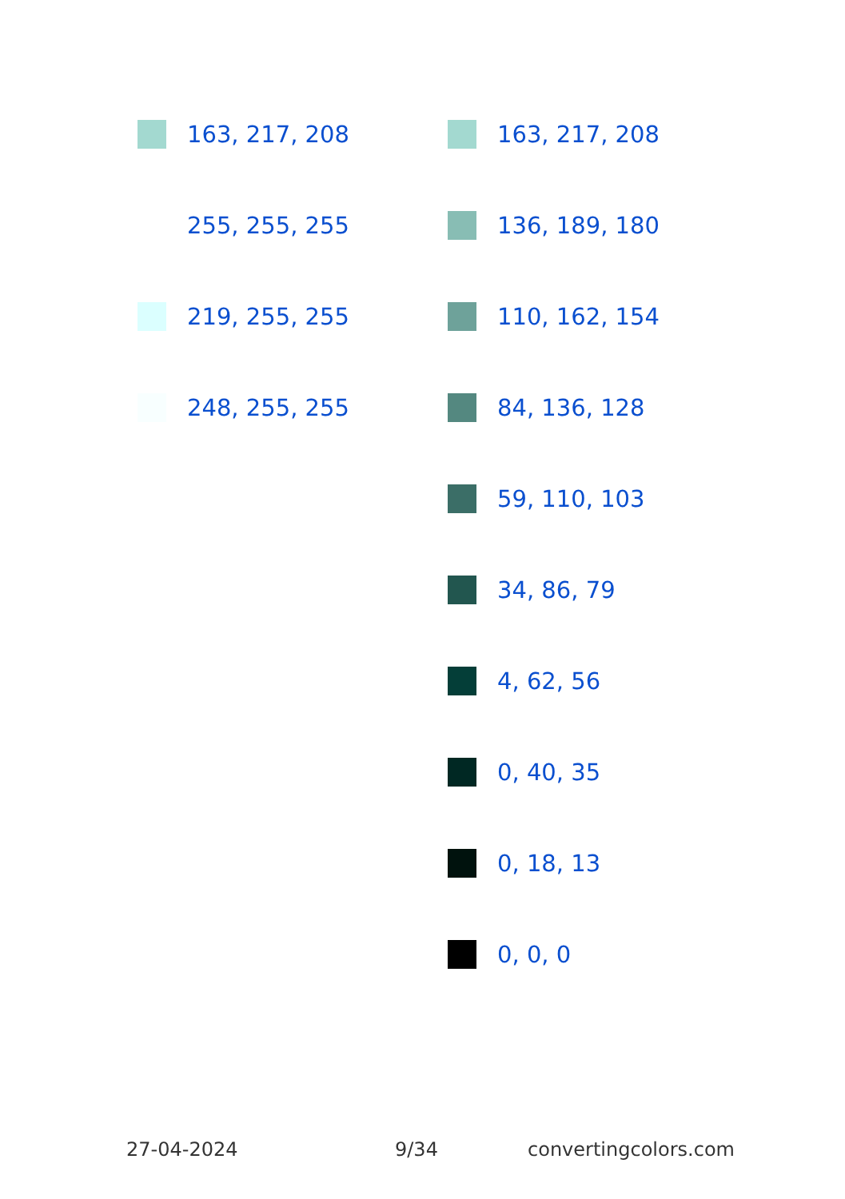163, 217, 208
255, 255, 255
219, 255, 255
248, 255, 255
163, 217, 208
136, 189, 180
110, 162, 154
84, 136, 128
59, 110, 103
34, 86, 79
4, 62, 56
0, 40, 35
0, 18, 13
0, 0, 0
27-04-2024 9/34 convertingcolors.com